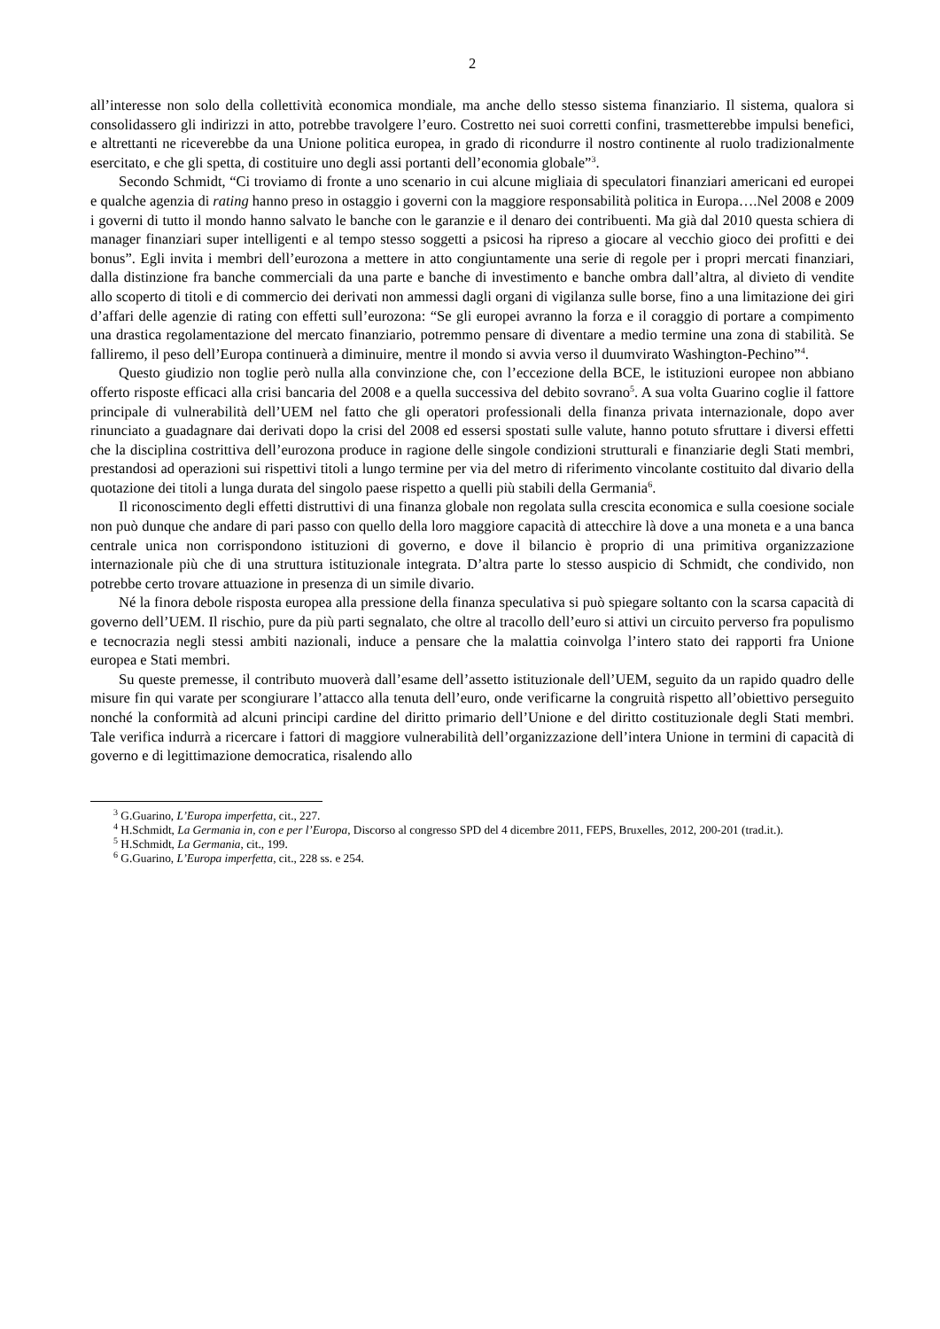2
all’interesse non solo della collettività economica mondiale, ma anche dello stesso sistema finanziario. Il sistema, qualora si consolidassero gli indirizzi in atto, potrebbe travolgere l’euro. Costretto nei suoi corretti confini, trasmetterebbe impulsi benefici, e altrettanti ne riceverebbe da una Unione politica europea, in grado di ricondurre il nostro continente al ruolo tradizionalmente esercitato, e che gli spetta, di costituire uno degli assi portanti dell’economia globale”<sup>3</sup>.
Secondo Schmidt, “Ci troviamo di fronte a uno scenario in cui alcune migliaia di speculatori finanziari americani ed europei e qualche agenzia di rating hanno preso in ostaggio i governi con la maggiore responsabilità politica in Europa….Nel 2008 e 2009 i governi di tutto il mondo hanno salvato le banche con le garanzie e il denaro dei contribuenti. Ma già dal 2010 questa schiera di manager finanziari super intelligenti e al tempo stesso soggetti a psicosi ha ripreso a giocare al vecchio gioco dei profitti e dei bonus”. Egli invita i membri dell’eurozona a mettere in atto congiuntamente una serie di regole per i propri mercati finanziari, dalla distinzione fra banche commerciali da una parte e banche di investimento e banche ombra dall’altra, al divieto di vendite allo scoperto di titoli e di commercio dei derivati non ammessi dagli organi di vigilanza sulle borse, fino a una limitazione dei giri d’affari delle agenzie di rating con effetti sull’eurozona: “Se gli europei avranno la forza e il coraggio di portare a compimento una drastica regolamentazione del mercato finanziario, potremmo pensare di diventare a medio termine una zona di stabilità. Se falliremo, il peso dell’Europa continuerà a diminuire, mentre il mondo si avvia verso il duumvirato Washington-Pechino”<sup>4</sup>.
Questo giudizio non toglie però nulla alla convinzione che, con l’eccezione della BCE, le istituzioni europee non abbiano offerto risposte efficaci alla crisi bancaria del 2008 e a quella successiva del debito sovrano<sup>5</sup>. A sua volta Guarino coglie il fattore principale di vulnerabilità dell’UEM nel fatto che gli operatori professionali della finanza privata internazionale, dopo aver rinunciato a guadagnare dai derivati dopo la crisi del 2008 ed essersi spostati sulle valute, hanno potuto sfruttare i diversi effetti che la disciplina costrittiva dell’eurozona produce in ragione delle singole condizioni strutturali e finanziarie degli Stati membri, prestandosi ad operazioni sui rispettivi titoli a lungo termine per via del metro di riferimento vincolante costituito dal divario della quotazione dei titoli a lunga durata del singolo paese rispetto a quelli più stabili della Germania<sup>6</sup>.
Il riconoscimento degli effetti distruttivi di una finanza globale non regolata sulla crescita economica e sulla coesione sociale non può dunque che andare di pari passo con quello della loro maggiore capacità di attecchire là dove a una moneta e a una banca centrale unica non corrispondono istituzioni di governo, e dove il bilancio è proprio di una primitiva organizzazione internazionale più che di una struttura istituzionale integrata. D’altra parte lo stesso auspicio di Schmidt, che condivido, non potrebbe certo trovare attuazione in presenza di un simile divario.
Né la finora debole risposta europea alla pressione della finanza speculativa si può spiegare soltanto con la scarsa capacità di governo dell’UEM. Il rischio, pure da più parti segnalato, che oltre al tracollo dell’euro si attivi un circuito perverso fra populismo e tecnocrazia negli stessi ambiti nazionali, induce a pensare che la malattia coinvolga l’intero stato dei rapporti fra Unione europea e Stati membri.
Su queste premesse, il contributo muoverà dall’esame dell’assetto istituzionale dell’UEM, seguito da un rapido quadro delle misure fin qui varate per scongiurare l’attacco alla tenuta dell’euro, onde verificarne la congruità rispetto all’obiettivo perseguito nonché la conformità ad alcuni principi cardine del diritto primario dell’Unione e del diritto costituzionale degli Stati membri. Tale verifica indurrà a ricercare i fattori di maggiore vulnerabilità dell’organizzazione dell’intera Unione in termini di capacità di governo e di legittimazione democratica, risalendo allo
<sup>3</sup> G.Guarino, L’Europa imperfetta, cit., 227.
<sup>4</sup> H.Schmidt, La Germania in, con e per l’Europa, Discorso al congresso SPD del 4 dicembre 2011, FEPS, Bruxelles, 2012, 200-201 (trad.it.).
<sup>5</sup> H.Schmidt, La Germania, cit., 199.
<sup>6</sup> G.Guarino, L’Europa imperfetta, cit., 228 ss. e 254.